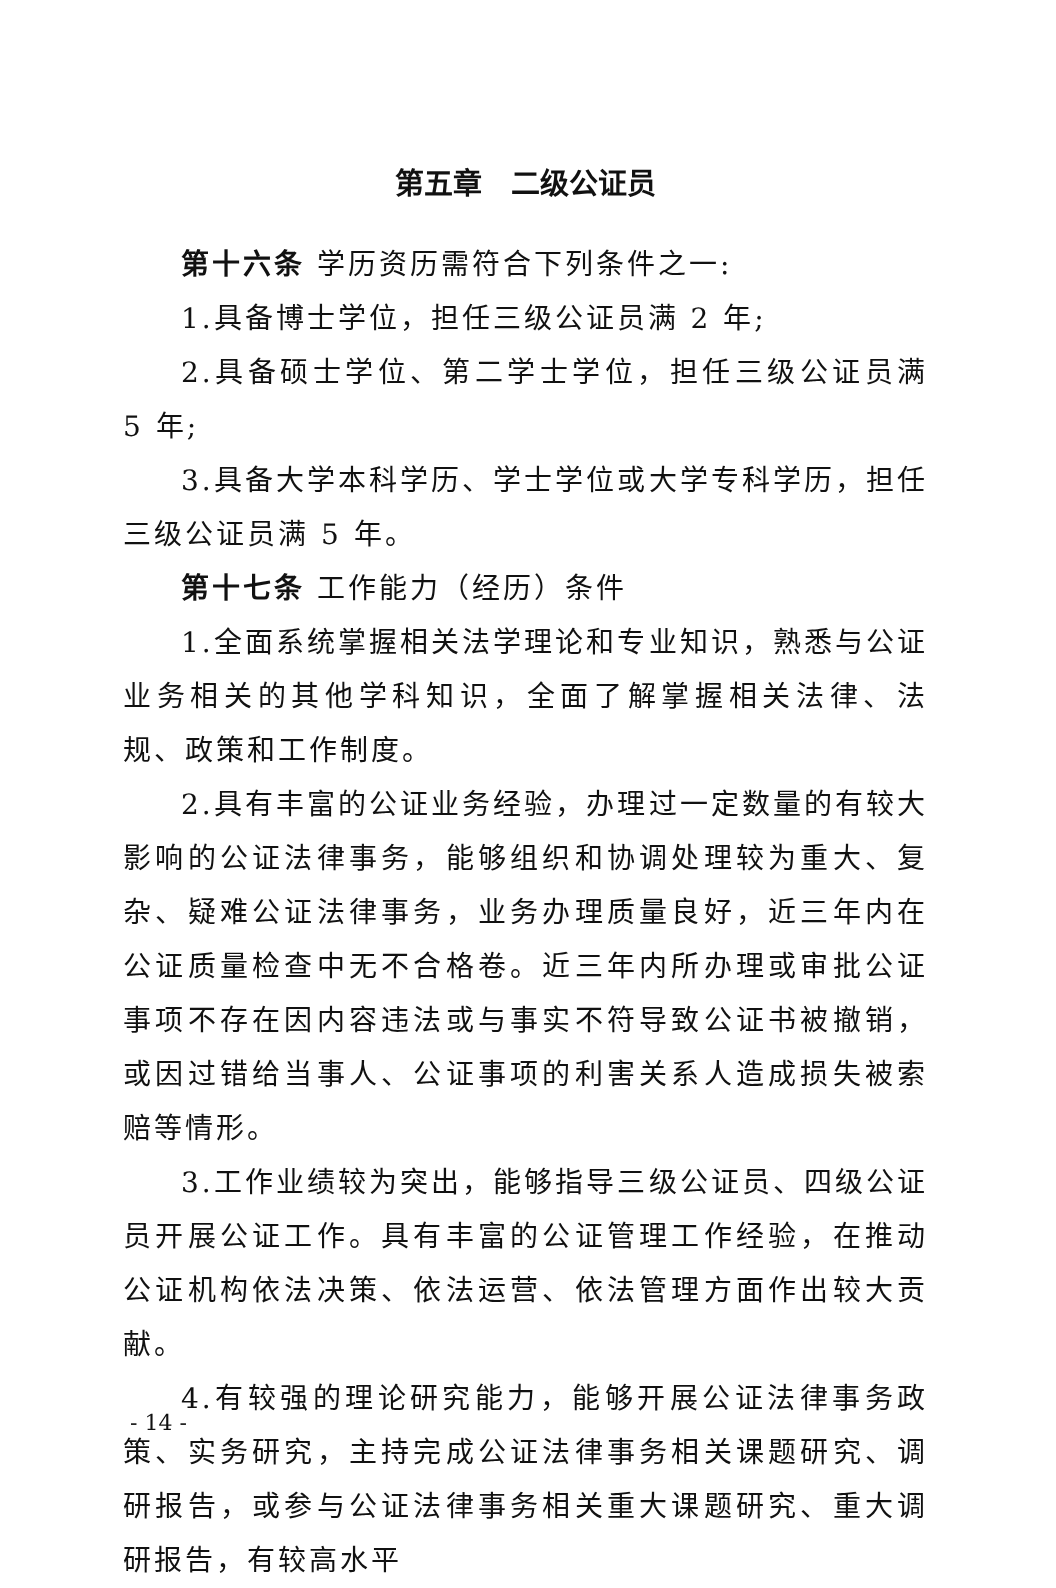第五章　二级公证员
第十六条 学历资历需符合下列条件之一:
1.具备博士学位，担任三级公证员满 2 年;
2.具备硕士学位、第二学士学位，担任三级公证员满 5 年;
3.具备大学本科学历、学士学位或大学专科学历，担任三级公证员满 5 年。
第十七条 工作能力（经历）条件
1.全面系统掌握相关法学理论和专业知识，熟悉与公证业务相关的其他学科知识，全面了解掌握相关法律、法规、政策和工作制度。
2.具有丰富的公证业务经验，办理过一定数量的有较大影响的公证法律事务，能够组织和协调处理较为重大、复杂、疑难公证法律事务，业务办理质量良好，近三年内在公证质量检查中无不合格卷。近三年内所办理或审批公证事项不存在因内容违法或与事实不符导致公证书被撤销，或因过错给当事人、公证事项的利害关系人造成损失被索赔等情形。
3.工作业绩较为突出，能够指导三级公证员、四级公证员开展公证工作。具有丰富的公证管理工作经验，在推动公证机构依法决策、依法运营、依法管理方面作出较大贡献。
4.有较强的理论研究能力，能够开展公证法律事务政策、实务研究，主持完成公证法律事务相关课题研究、调研报告，或参与公证法律事务相关重大课题研究、重大调研报告，有较高水平
- 14 -